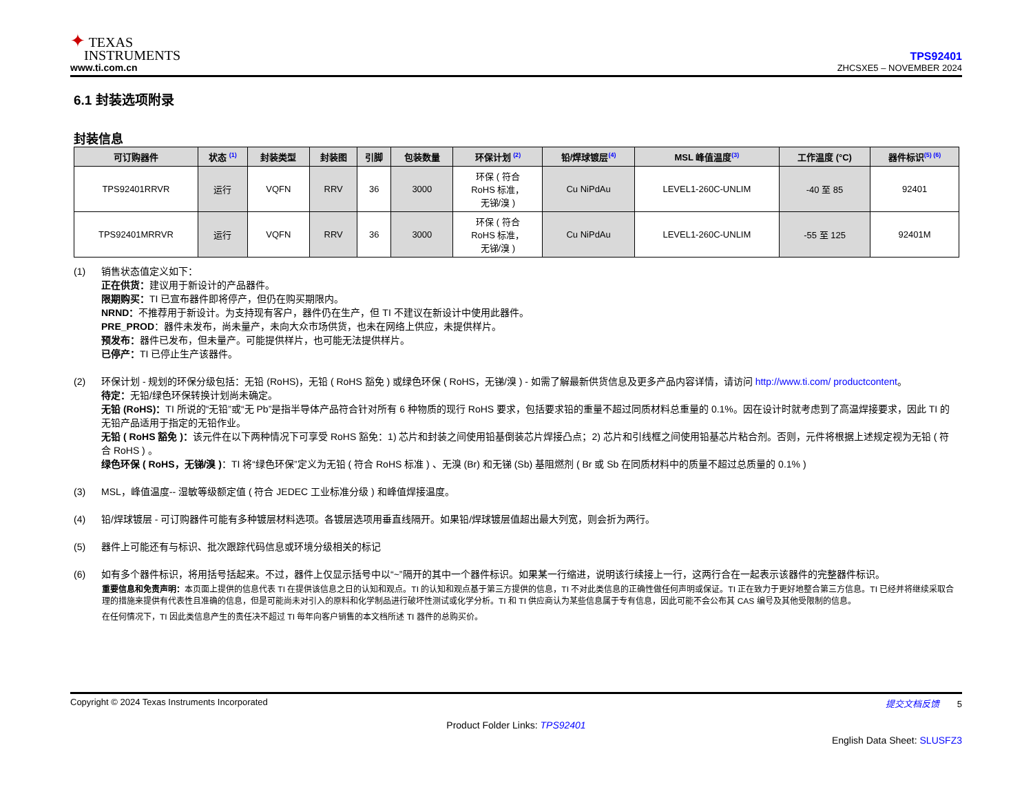✦ TEXAS
INSTRUMENTS
www.ti.com.cn
TPS92401
ZHCSXE5 – NOVEMBER 2024
6.1 封装选项附录
封装信息
| 可订购器件 | 状态 <sup>(1)</sup> | 封装类型 | 封装图 | 引脚 | 包装数量 | 环保计划 <sup>(2)</sup> | 铅/焊球镀层<sup>(4)</sup> | MSL 峰值温度<sup>(3)</sup> | 工作温度 (°C) | 器件标识<sup>(5) (6)</sup> |
| --- | --- | --- | --- | --- | --- | --- | --- | --- | --- | --- |
| TPS92401RRVR | 运行 | VQFN | RRV | 36 | 3000 | 环保 ( 符合 RoHS 标准， 无锑/溴 ) | Cu NiPdAu | LEVEL1-260C-UNLIM | -40 至 85 | 92401 |
| TPS92401MRRVR | 运行 | VQFN | RRV | 36 | 3000 | 环保 ( 符合 RoHS 标准， 无锑/溴 ) | Cu NiPdAu | LEVEL1-260C-UNLIM | -55 至 125 | 92401M |
(1) 销售状态值定义如下：
正在供货：建议用于新设计的产品器件。
限期购买：TI 已宣布器件即将停产，但仍在购买期限内。
NRND：不推荐用于新设计。为支持现有客户，器件仍在生产，但 TI 不建议在新设计中使用此器件。
PRE_PROD：器件未发布，尚未量产，未向大众市场供货，也未在网络上供应，未提供样片。
预发布：器件已发布，但未量产。可能提供样片，也可能无法提供样片。
已停产：TI 已停止生产该器件。
(2) 环保计划 - 规划的环保分级包括：无铅 (RoHS)，无铅 ( RoHS 豁免 ) 或绿色环保 ( RoHS，无锑/溴 ) - 如需了解最新供货信息及更多产品内容详情，请访问 http://www.ti.com/ productcontent。
待定：无铅/绿色环保转换计划尚未确定。
无铅 (RoHS)：TI 所说的“无铅”或“无 Pb”是指半导体产品符合针对所有 6 种物质的现行 RoHS 要求，包括要求铅的重量不超过同质材料总重量的 0.1%。因在设计时就考虑到了高温焊接要求，因此 TI 的无铅产品适用于指定的无铅作业。
无铅 ( RoHS 豁免 )：该元件在以下两种情况下可享受 RoHS 豁免：1) 芯片和封装之间使用铅基倒装芯片焊接凸点；2) 芯片和引线框之间使用铅基芯片粘合剂。否则，元件将根据上述规定视为无铅 ( 符合 RoHS ) 。
绿色环保 ( RoHS，无锑/溴 )：TI 将“绿色环保”定义为无铅 ( 符合 RoHS 标准 ) 、无溴 (Br) 和无锑 (Sb) 基阻燃剂 ( Br 或 Sb 在同质材料中的质量不超过总质量的 0.1% )
(3) MSL，峰值温度-- 湿敏等级额定值 ( 符合 JEDEC 工业标准分级 ) 和峰值焊接温度。
(4) 铅/焊球镀层 - 可订购器件可能有多种镀层材料选项。各镀层选项用垂直线隔开。如果铅/焊球镀层值超出最大列宽，则会折为两行。
(5) 器件上可能还有与标识、批次跟踪代码信息或环境分级相关的标记
(6) 如有多个器件标识，将用括号括起来。不过，器件上仅显示括号中以“~”隔开的其中一个器件标识。如果某一行缩进，说明该行续接上一行，这两行合在一起表示该器件的完整器件标识。
重要信息和免责声明：本页面上提供的信息代表 TI 在提供该信息之日的认知和观点。TI 的认知和观点基于第三方提供的信息，TI 不对此类信息的正确性做任何声明或保证。TI 正在致力于更好地整合第三方信息。TI 已经并将继续采取合理的措施来提供有代表性且准确的信息，但是可能尚未对引入的原料和化学制品进行破坏性测试或化学分析。TI 和 TI 供应商认为某些信息属于专有信息，因此可能不会公布其 CAS 编号及其他受限制的信息。
在任何情况下，TI 因此类信息产生的责任决不超过 TI 每年向客户销售的本文档所述 TI 器件的总购买价。
Copyright © 2024 Texas Instruments Incorporated 提交文档反馈 5
Product Folder Links: TPS92401
English Data Sheet: SLUSFZ3